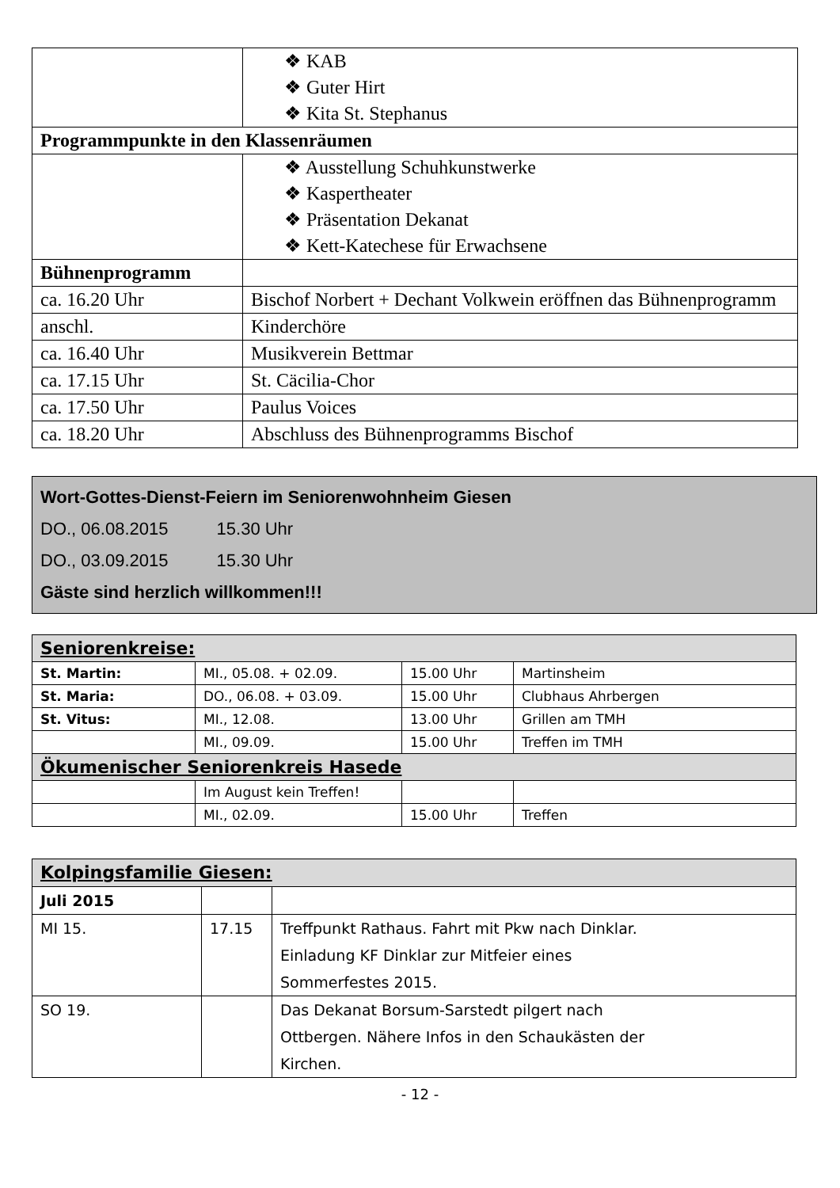| | ❖ KAB ❖ Guter Hirt ❖ Kita St. Stephanus |
| Programmpunkte in den Klassenräumen | |
| | ❖ Ausstellung Schuhkunstwerke ❖ Kaspertheater ❖ Präsentation Dekanat ❖ Kett-Katechese für Erwachsene |
| Bühnenprogramm | |
| ca. 16.20 Uhr | Bischof Norbert + Dechant Volkwein eröffnen das Bühnenprogramm |
| anschl. | Kinderchöre |
| ca. 16.40 Uhr | Musikverein Bettmar |
| ca. 17.15 Uhr | St. Cäcilia-Chor |
| ca. 17.50 Uhr | Paulus Voices |
| ca. 18.20 Uhr | Abschluss des Bühnenprogramms Bischof |
Wort-Gottes-Dienst-Feiern im Seniorenwohnheim Giesen
DO., 06.08.2015 15.30 Uhr
DO., 03.09.2015 15.30 Uhr
Gäste sind herzlich willkommen!!!
| Seniorenkreise: | | | |
| --- | --- | --- | --- |
| St. Martin: | MI., 05.08. + 02.09. | 15.00 Uhr | Martinsheim |
| St. Maria: | DO., 06.08. + 03.09. | 15.00 Uhr | Clubhaus Ahrbergen |
| St. Vitus: | MI., 12.08. | 13.00 Uhr | Grillen am TMH |
| | MI., 09.09. | 15.00 Uhr | Treffen im TMH |
| Ökumenischer Seniorenkreis Hasede | | | |
| | Im August kein Treffen! | | |
| | MI., 02.09. | 15.00 Uhr | Treffen |
| Kolpingsfamilie Giesen: | | |
| --- | --- | --- |
| Juli 2015 | | |
| MI 15. | 17.15 | Treffpunkt Rathaus. Fahrt mit Pkw nach Dinklar. Einladung KF Dinklar zur Mitfeier eines Sommerfestes 2015. |
| SO 19. | | Das Dekanat Borsum-Sarstedt pilgert nach Ottbergen. Nähere Infos in den Schaukästen der Kirchen. |
- 12 -